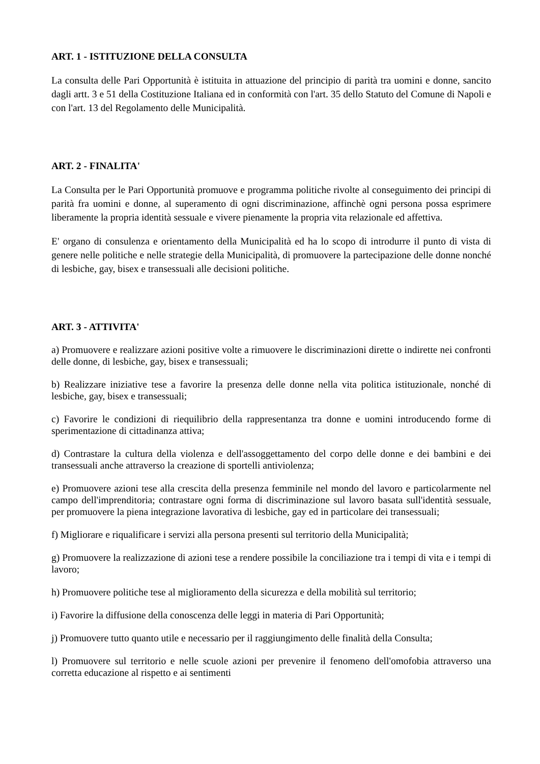ART. 1 - ISTITUZIONE DELLA CONSULTA
La consulta delle Pari Opportunità è istituita in attuazione del principio di parità tra uomini e donne, sancito dagli artt. 3 e 51 della Costituzione Italiana ed in conformità con l'art. 35 dello Statuto del Comune di Napoli e con l'art. 13 del Regolamento delle Municipalità.
ART. 2 - FINALITA'
La Consulta per le Pari Opportunità promuove e programma politiche rivolte al conseguimento dei principi di parità fra uomini e donne, al superamento di ogni discriminazione, affinchè ogni persona possa esprimere liberamente la propria identità sessuale e vivere pienamente la propria vita relazionale ed affettiva.
E' organo di consulenza e orientamento della Municipalità ed ha lo scopo di introdurre il punto di vista di genere nelle politiche e nelle strategie della Municipalità, di promuovere la partecipazione delle donne nonché di lesbiche, gay, bisex e transessuali alle decisioni politiche.
ART. 3 - ATTIVITA'
a) Promuovere e realizzare azioni positive volte a rimuovere le discriminazioni dirette o indirette nei confronti delle donne, di lesbiche, gay, bisex e transessuali;
b) Realizzare iniziative tese a favorire la presenza delle donne nella vita politica istituzionale, nonché di lesbiche, gay, bisex e transessuali;
c) Favorire le condizioni di riequilibrio della rappresentanza tra donne e uomini introducendo forme di sperimentazione di cittadinanza attiva;
d) Contrastare la cultura della violenza e dell'assoggettamento del corpo delle donne e dei bambini e dei transessuali anche attraverso la creazione di sportelli antiviolenza;
e) Promuovere azioni tese alla crescita della presenza femminile nel mondo del lavoro e particolarmente nel campo dell'imprenditoria; contrastare ogni forma di discriminazione sul lavoro basata sull'identità sessuale, per promuovere la piena integrazione lavorativa di lesbiche, gay ed in particolare dei transessuali;
f) Migliorare e riqualificare i servizi alla persona presenti sul territorio della Municipalità;
g) Promuovere la realizzazione di azioni tese a rendere possibile la conciliazione tra i tempi di vita e i tempi di lavoro;
h) Promuovere politiche tese al miglioramento della sicurezza e della mobilità sul territorio;
i) Favorire la diffusione della conoscenza delle leggi in materia di Pari Opportunità;
j) Promuovere tutto quanto utile e necessario per il raggiungimento delle finalità della Consulta;
l) Promuovere sul territorio e nelle scuole azioni per prevenire il fenomeno dell'omofobia attraverso una corretta educazione al rispetto e ai sentimenti